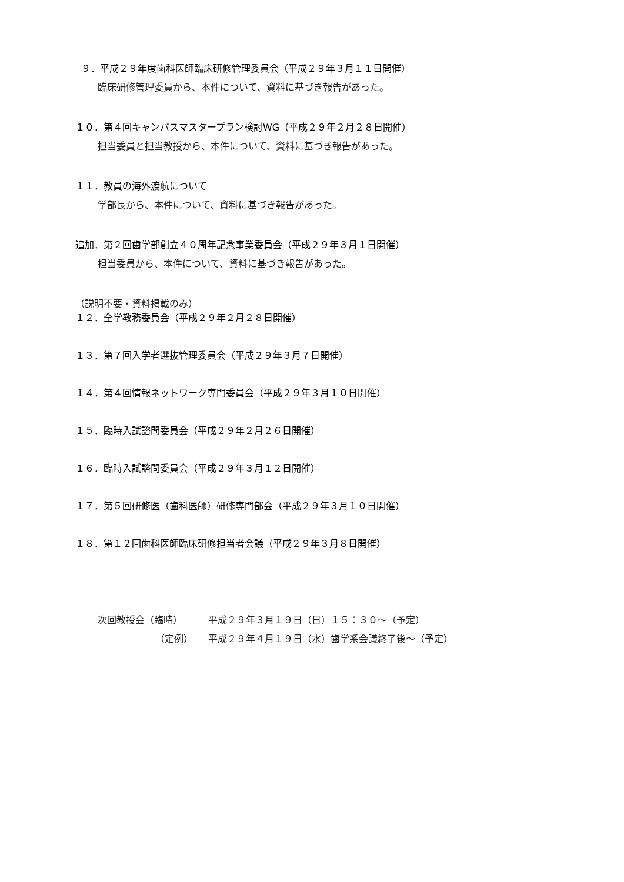９．平成２９年度歯科医師臨床研修管理委員会（平成２９年３月１１日開催）
臨床研修管理委員から、本件について、資料に基づき報告があった。
１０．第４回キャンパスマスタープラン検討WG（平成２９年２月２８日開催）
担当委員と担当教授から、本件について、資料に基づき報告があった。
１１．教員の海外渡航について
学部長から、本件について、資料に基づき報告があった。
追加．第２回歯学部創立４０周年記念事業委員会（平成２９年３月１日開催）
担当委員から、本件について、資料に基づき報告があった。
（説明不要・資料掲載のみ）
１２．全学教務委員会（平成２９年２月２８日開催）
１３．第７回入学者選抜管理委員会（平成２９年３月７日開催）
１４．第４回情報ネットワーク専門委員会（平成２９年３月１０日開催）
１５．臨時入試諮問委員会（平成２９年２月２６日開催）
１６．臨時入試諮問委員会（平成２９年３月１２日開催）
１７．第５回研修医（歯科医師）研修専門部会（平成２９年３月１０日開催）
１８．第１２回歯科医師臨床研修担当者会議（平成２９年３月８日開催）
| 次回教授会（臨時） | 平成２９年３月１９日（日）１５：３０～（予定） |
| （定例） | 平成２９年４月１９日（水）歯学系会議終了後～（予定） |